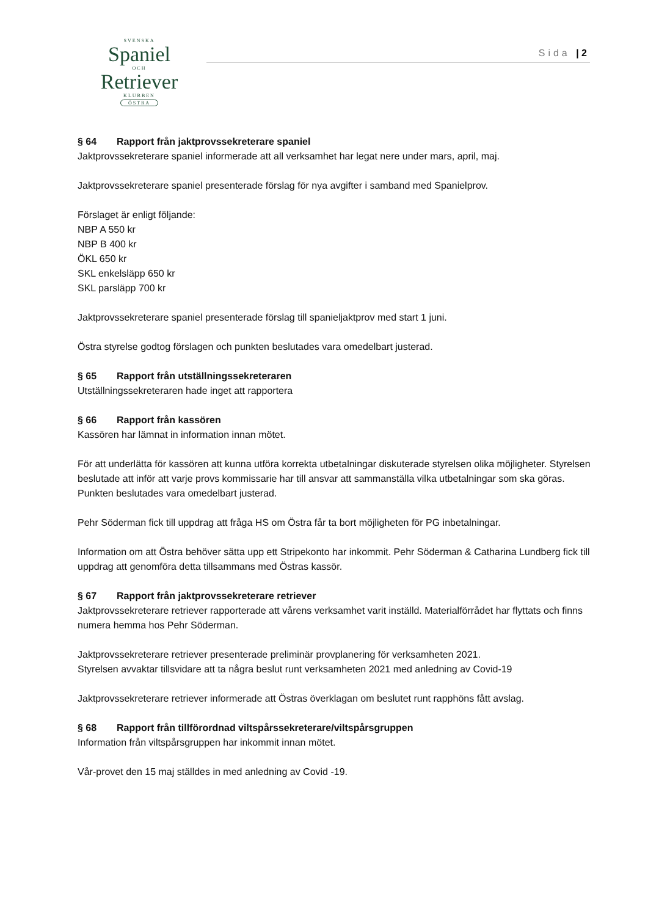SVENSKA
Spaniel
OCH
Retriever
KLUBBEN
ÖSTRA
Sida | 2
§ 64 Rapport från jaktprovssekreterare spaniel
Jaktprovssekreterare spaniel informerade att all verksamhet har legat nere under mars, april, maj.
Jaktprovssekreterare spaniel presenterade förslag för nya avgifter i samband med Spanielprov.
Förslaget är enligt följande:
NBP A 550 kr
NBP B 400 kr
ÖKL 650 kr
SKL enkelsläpp 650 kr
SKL parsläpp 700 kr
Jaktprovssekreterare spaniel presenterade förslag till spanieljaktprov med start 1 juni.
Östra styrelse godtog förslagen och punkten beslutades vara omedelbart justerad.
§ 65 Rapport från utställningssekreteraren
Utställningssekreteraren hade inget att rapportera
§ 66 Rapport från kassören
Kassören har lämnat in information innan mötet.
För att underlätta för kassören att kunna utföra korrekta utbetalningar diskuterade styrelsen olika möjligheter. Styrelsen beslutade att inför att varje provs kommissarie har till ansvar att sammanställa vilka utbetalningar som ska göras. Punkten beslutades vara omedelbart justerad.
Pehr Söderman fick till uppdrag att fråga HS om Östra får ta bort möjligheten för PG inbetalningar.
Information om att Östra behöver sätta upp ett Stripekonto har inkommit. Pehr Söderman & Catharina Lundberg fick till uppdrag att genomföra detta tillsammans med Östras kassör.
§ 67 Rapport från jaktprovssekreterare retriever
Jaktprovssekreterare retriever rapporterade att vårens verksamhet varit inställd. Materialförrådet har flyttats och finns numera hemma hos Pehr Söderman.
Jaktprovssekreterare retriever presenterade preliminär provplanering för verksamheten 2021.
Styrelsen avvaktar tillsvidare att ta några beslut runt verksamheten 2021 med anledning av Covid-19
Jaktprovssekreterare retriever informerade att Östras överklagan om beslutet runt rapphöns fått avslag.
§ 68 Rapport från tillförordnad viltspårssekreterare/viltspårsgruppen
Information från viltspårsgruppen har inkommit innan mötet.
Vår-provet den 15 maj ställdes in med anledning av Covid -19.